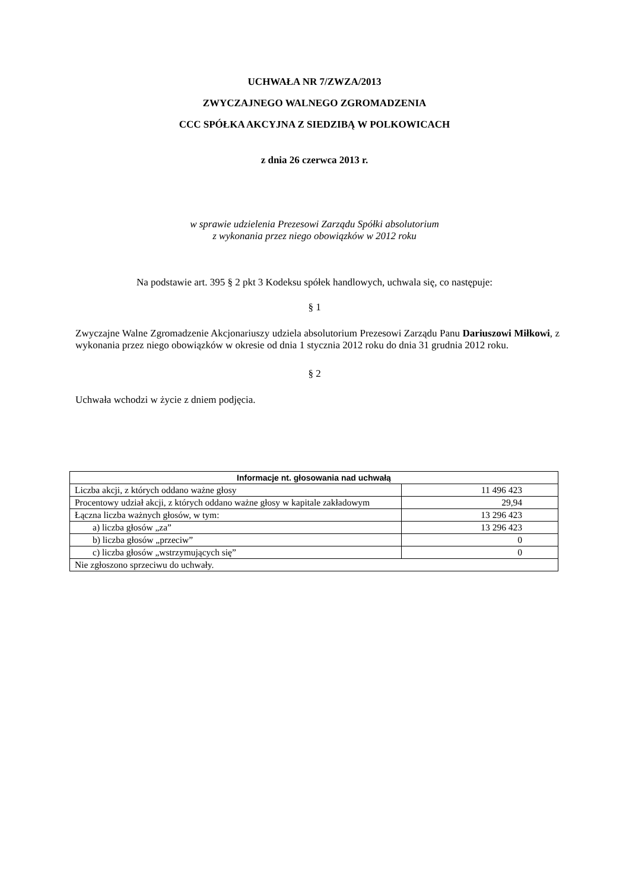UCHWAŁA NR 7/ZWZA/2013
ZWYCZAJNEGO WALNEGO ZGROMADZENIA
CCC SPÓŁKA AKCYJNA Z SIEDZIBĄ W POLKOWICACH
z dnia 26 czerwca 2013 r.
w sprawie udzielenia Prezesowi Zarządu Spółki absolutorium
z wykonania przez niego obowiązków w 2012 roku
Na podstawie art. 395 § 2 pkt 3 Kodeksu spółek handlowych, uchwala się, co następuje:
§ 1
Zwyczajne Walne Zgromadzenie Akcjonariuszy udziela absolutorium Prezesowi Zarządu Panu Dariuszowi Miłkowi, z wykonania przez niego obowiązków w okresie od dnia 1 stycznia 2012 roku do dnia 31 grudnia 2012 roku.
§ 2
Uchwała wchodzi w życie z dniem podjęcia.
| Informacje nt. głosowania nad uchwałą | |
| --- | --- |
| Liczba akcji, z których oddano ważne głosy | 11 496 423 |
| Procentowy udział akcji, z których oddano ważne głosy w kapitale zakładowym | 29,94 |
| Łączna liczba ważnych głosów, w tym: | 13 296 423 |
| a) liczba głosów „za” | 13 296 423 |
| b) liczba głosów „przeciw” | 0 |
| c) liczba głosów „wstrzymujących się” | 0 |
| Nie zgłoszono sprzeciwu do uchwały. | |